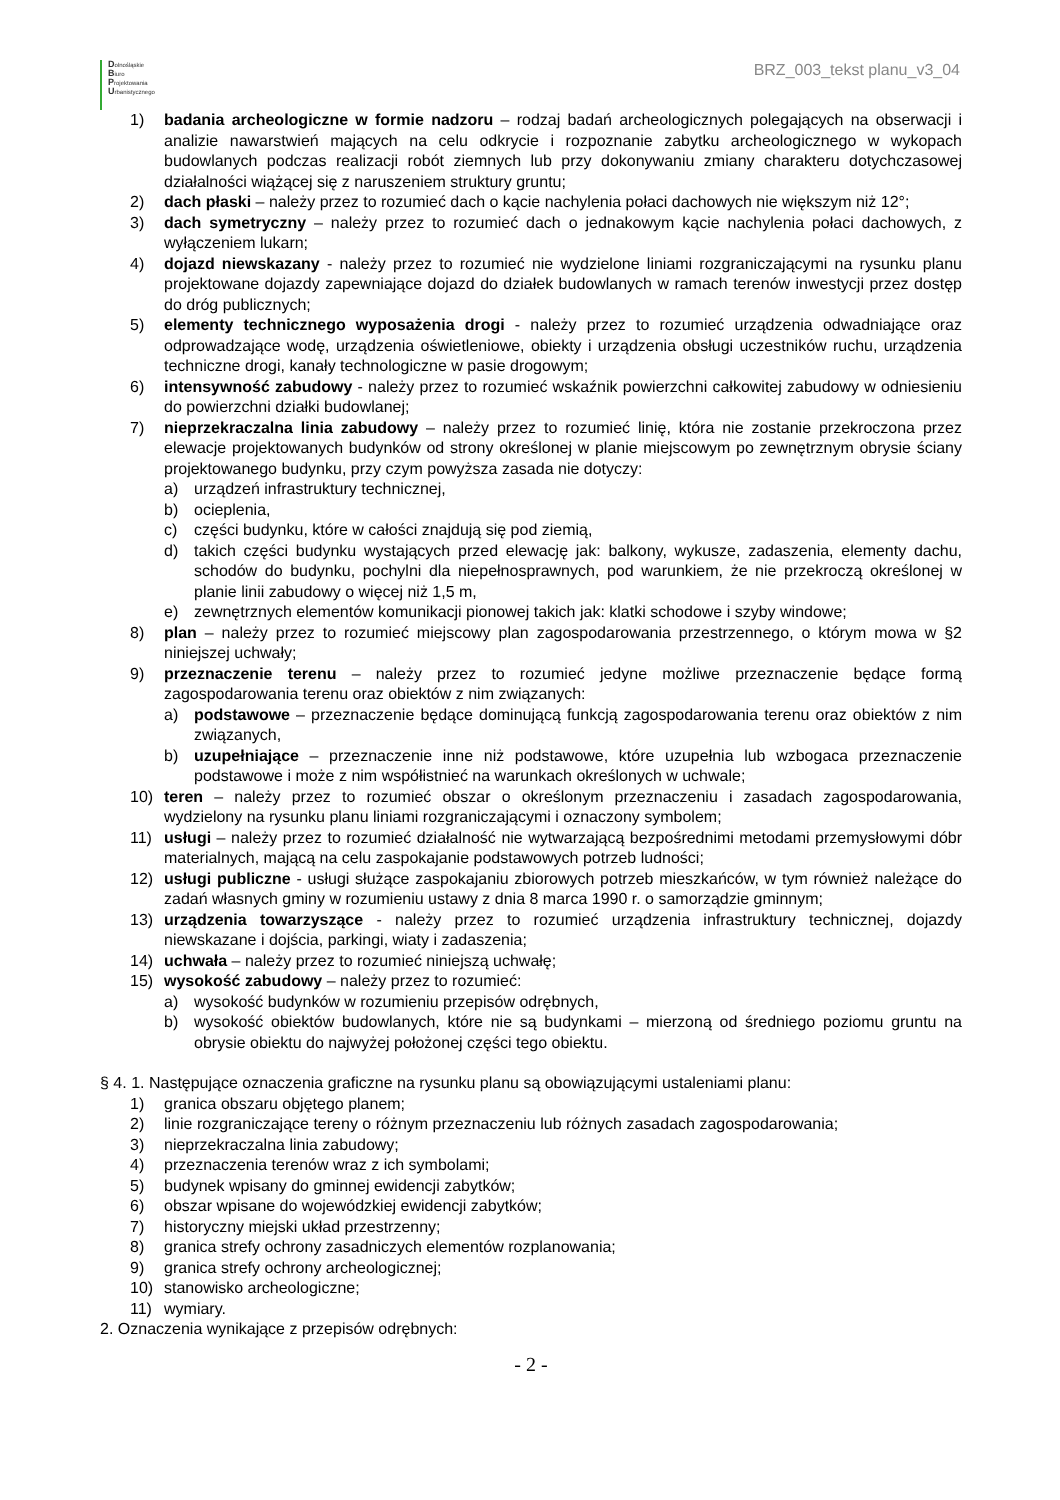Dolnośląskie
Biuro
Projektowania
Urbanistycznego
BRZ_003_tekst planu_v3_04
1) badania archeologiczne w formie nadzoru – rodzaj badań archeologicznych polegających na obserwacji i analizie nawarstwień mających na celu odkrycie i rozpoznanie zabytku archeologicznego w wykopach budowlanych podczas realizacji robót ziemnych lub przy dokonywaniu zmiany charakteru dotychczasowej działalności wiążącej się z naruszeniem struktury gruntu;
2) dach płaski – należy przez to rozumieć dach o kącie nachylenia połaci dachowych nie większym niż 12°;
3) dach symetryczny – należy przez to rozumieć dach o jednakowym kącie nachylenia połaci dachowych, z wyłączeniem lukarn;
4) dojazd niewskazany - należy przez to rozumieć nie wydzielone liniami rozgraniczającymi na rysunku planu projektowane dojazdy zapewniające dojazd do działek budowlanych w ramach terenów inwestycji przez dostęp do dróg publicznych;
5) elementy technicznego wyposażenia drogi - należy przez to rozumieć urządzenia odwadniające oraz odprowadzające wodę, urządzenia oświetleniowe, obiekty i urządzenia obsługi uczestników ruchu, urządzenia techniczne drogi, kanały technologiczne w pasie drogowym;
6) intensywność zabudowy - należy przez to rozumieć wskaźnik powierzchni całkowitej zabudowy w odniesieniu do powierzchni działki budowlanej;
7) nieprzekraczalna linia zabudowy – należy przez to rozumieć linię, która nie zostanie przekroczona przez elewacje projektowanych budynków od strony określonej w planie miejscowym po zewnętrznym obrysie ściany projektowanego budynku, przy czym powyższa zasada nie dotyczy:
a) urządzeń infrastruktury technicznej,
b) ocieplenia,
c) części budynku, które w całości znajdują się pod ziemią,
d) takich części budynku wystających przed elewację jak: balkony, wykusze, zadaszenia, elementy dachu, schodów do budynku, pochylni dla niepełnosprawnych, pod warunkiem, że nie przekroczą określonej w planie linii zabudowy o więcej niż 1,5 m,
e) zewnętrznych elementów komunikacji pionowej takich jak: klatki schodowe i szyby windowe;
8) plan – należy przez to rozumieć miejscowy plan zagospodarowania przestrzennego, o którym mowa w §2 niniejszej uchwały;
9) przeznaczenie terenu – należy przez to rozumieć jedyne możliwe przeznaczenie będące formą zagospodarowania terenu oraz obiektów z nim związanych:
a) podstawowe – przeznaczenie będące dominującą funkcją zagospodarowania terenu oraz obiektów z nim związanych,
b) uzupełniające – przeznaczenie inne niż podstawowe, które uzupełnia lub wzbogaca przeznaczenie podstawowe i może z nim współistnieć na warunkach określonych w uchwale;
10) teren – należy przez to rozumieć obszar o określonym przeznaczeniu i zasadach zagospodarowania, wydzielony na rysunku planu liniami rozgraniczającymi i oznaczony symbolem;
11) usługi – należy przez to rozumieć działalność nie wytwarzającą bezpośrednimi metodami przemysłowymi dóbr materialnych, mającą na celu zaspokajanie podstawowych potrzeb ludności;
12) usługi publiczne - usługi służące zaspokajaniu zbiorowych potrzeb mieszkańców, w tym również należące do zadań własnych gminy w rozumieniu ustawy z dnia 8 marca 1990 r. o samorządzie gminnym;
13) urządzenia towarzyszące - należy przez to rozumieć urządzenia infrastruktury technicznej, dojazdy niewskazane i dojścia, parkingi, wiaty i zadaszenia;
14) uchwała – należy przez to rozumieć niniejszą uchwałę;
15) wysokość zabudowy – należy przez to rozumieć:
a) wysokość budynków w rozumieniu przepisów odrębnych,
b) wysokość obiektów budowlanych, które nie są budynkami – mierzoną od średniego poziomu gruntu na obrysie obiektu do najwyżej położonej części tego obiektu.
§ 4. 1. Następujące oznaczenia graficzne na rysunku planu są obowiązującymi ustaleniami planu:
1) granica obszaru objętego planem;
2) linie rozgraniczające tereny o różnym przeznaczeniu lub różnych zasadach zagospodarowania;
3) nieprzekraczalna linia zabudowy;
4) przeznaczenia terenów wraz z ich symbolami;
5) budynek wpisany do gminnej ewidencji zabytków;
6) obszar wpisane do wojewódzkiej ewidencji zabytków;
7) historyczny miejski układ przestrzenny;
8) granica strefy ochrony zasadniczych elementów rozplanowania;
9) granica strefy ochrony archeologicznej;
10) stanowisko archeologiczne;
11) wymiary.
2. Oznaczenia wynikające z przepisów odrębnych:
- 2 -